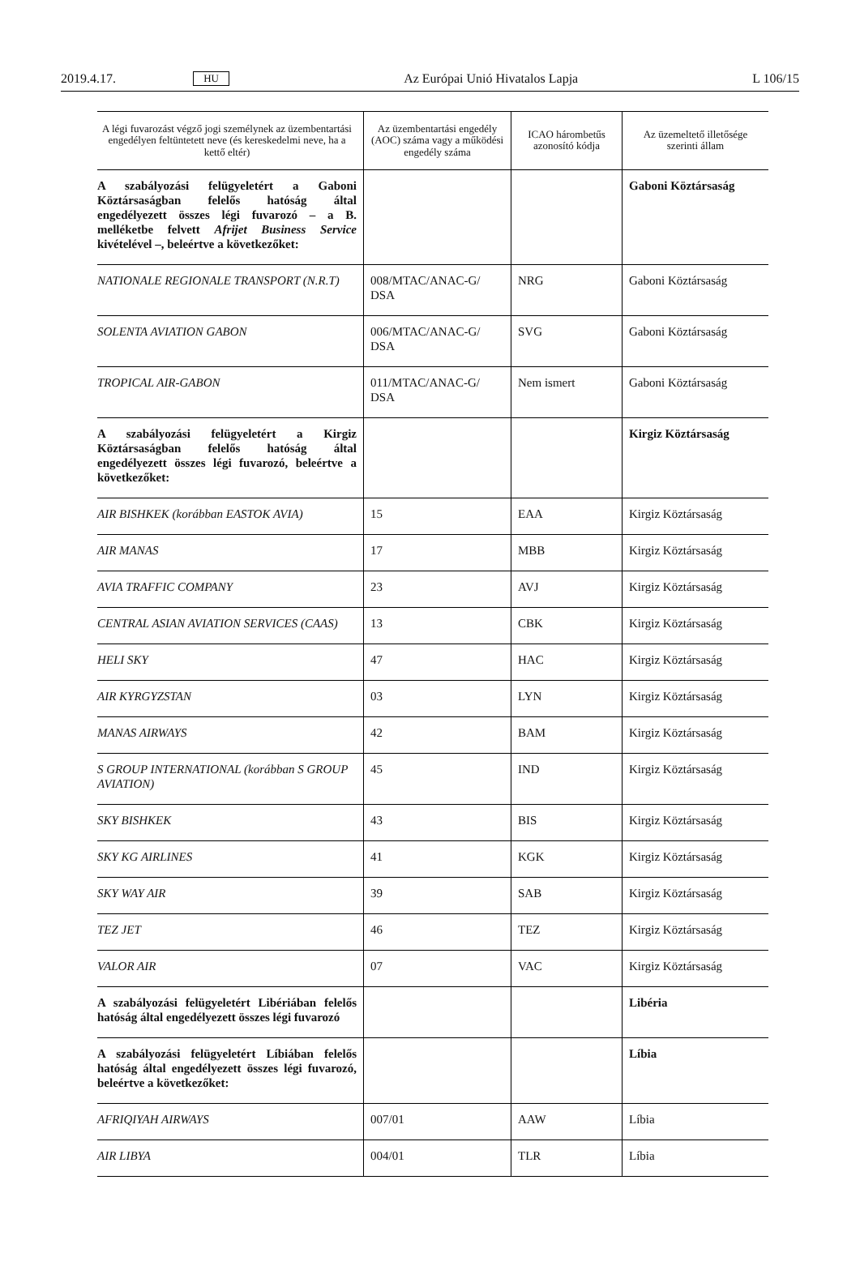2019.4.17. HU Az Európai Unió Hivatalos Lapja L 106/15
| A légi fuvarozást végző jogi személynek az üzembentartási engedélyen feltüntetett neve (és kereskedelmi neve, ha a kettő eltér) | Az üzembentartási engedély (AOC) száma vagy a működési engedély száma | ICAO hárombetűs azonosító kódja | Az üzemeltető illetősége szerinti állam |
| --- | --- | --- | --- |
| A szabályozási felügyeletért a Gaboni Köztársaságban felelős hatóság által engedélyezett összes légi fuvarozó – a B. melléketbe felvett Afrijet Business Service kivételével –, beleértve a következőket: | | | Gaboni Köztársaság |
| NATIONALE REGIONALE TRANSPORT (N.R.T) | 008/MTAC/ANAC-G/ DSA | NRG | Gaboni Köztársaság |
| SOLENTA AVIATION GABON | 006/MTAC/ANAC-G/ DSA | SVG | Gaboni Köztársaság |
| TROPICAL AIR-GABON | 011/MTAC/ANAC-G/ DSA | Nem ismert | Gaboni Köztársaság |
| A szabályozási felügyeletért a Kirgiz Köztársaságban felelős hatóság által engedélyezett összes légi fuvarozó, beleértve a következőket: | | | Kirgiz Köztársaság |
| AIR BISHKEK (korábban EASTOK AVIA) | 15 | EAA | Kirgiz Köztársaság |
| AIR MANAS | 17 | MBB | Kirgiz Köztársaság |
| AVIA TRAFFIC COMPANY | 23 | AVJ | Kirgiz Köztársaság |
| CENTRAL ASIAN AVIATION SERVICES (CAAS) | 13 | CBK | Kirgiz Köztársaság |
| HELI SKY | 47 | HAC | Kirgiz Köztársaság |
| AIR KYRGYZSTAN | 03 | LYN | Kirgiz Köztársaság |
| MANAS AIRWAYS | 42 | BAM | Kirgiz Köztársaság |
| S GROUP INTERNATIONAL (korábban S GROUP AVIATION) | 45 | IND | Kirgiz Köztársaság |
| SKY BISHKEK | 43 | BIS | Kirgiz Köztársaság |
| SKY KG AIRLINES | 41 | KGK | Kirgiz Köztársaság |
| SKY WAY AIR | 39 | SAB | Kirgiz Köztársaság |
| TEZ JET | 46 | TEZ | Kirgiz Köztársaság |
| VALOR AIR | 07 | VAC | Kirgiz Köztársaság |
| A szabályozási felügyeletért Libériában felelős hatóság által engedélyezett összes légi fuvarozó | | | Libéria |
| A szabályozási felügyeletért Líbiában felelős hatóság által engedélyezett összes légi fuvarozó, beleértve a következőket: | | | Líbia |
| AFRIQIYAH AIRWAYS | 007/01 | AAW | Líbia |
| AIR LIBYA | 004/01 | TLR | Líbia |